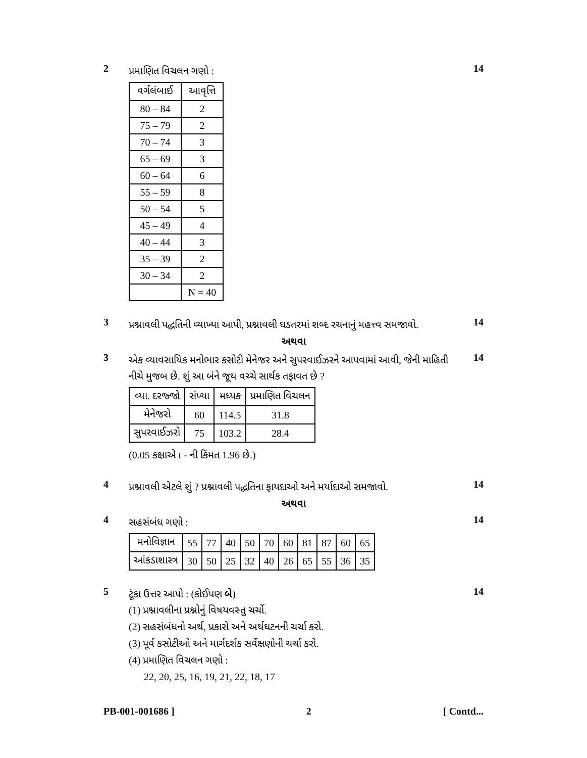2
પ્રમાણિત વિચલન ગણો :
14
| વર્ગલંબાઈ | આવૃત્તિ |
| --- | --- |
| 80 – 84 | 2 |
| 75 – 79 | 2 |
| 70 – 74 | 3 |
| 65 – 69 | 3 |
| 60 – 64 | 6 |
| 55 – 59 | 8 |
| 50 – 54 | 5 |
| 45 – 49 | 4 |
| 40 – 44 | 3 |
| 35 – 39 | 2 |
| 30 – 34 | 2 |
| | N = 40 |
3
પ્રશ્નાવલી પદ્ધતિની વ્યાખ્યા આપી, પ્રશ્નાવલી ઘડતરમાં શબ્દ રચનાનું મહત્ત્વ સમજાવો.
14
અથવા
3
એક વ્યાવસાયિક મનોભાર કસોટી મેનેજર અને સુપરવાઈઝરને આપવામાં આવી, જેની માહિતી નીચે મુજબ છે. શું આ બંને જૂથ વચ્ચે સાર્થક તફાવત છે ?
14
| વ્યા. દરજ્જો | સંખ્યા | મધ્યક | પ્રમાણિત વિચલન |
| --- | --- | --- | --- |
| મેનેજરો | 60 | 114.5 | 31.8 |
| સુપરવાઈઝરો | 75 | 103.2 | 28.4 |
(0.05 કક્ષાએ t - ની કિંમત 1.96 છે.)
4
પ્રશ્નાવલી એટલે શું ? પ્રશ્નાવલી પદ્ધતિના ફાયદાઓ અને મર્યાદાઓ સમજાવો.
14
અથવા
4
સહસંબંધ ગણો :
14
| મનોવિજ્ઞાન | 55 | 77 | 40 | 50 | 70 | 60 | 81 | 87 | 60 | 65 |
| આંકડાશાસ્ત્ર | 30 | 50 | 25 | 32 | 40 | 26 | 65 | 55 | 36 | 35 |
5
ટૂંકા ઉત્તર આપો : (કોઈપણ બે)
14
(1) પ્રશ્નાવલીના પ્રશ્નોનું વિષયવસ્તુ ચર્ચો.
(2) સહસંબંધનો અર્થ, પ્રકારો અને અર્થઘટનની ચર્ચા કરો.
(3) પૂર્વ કસોટીઓ અને માર્ગદર્શક સર્વેક્ષણોની ચર્ચા કરો.
(4) પ્રમાણિત વિચલન ગણો :
22, 20, 25, 16, 19, 21, 22, 18, 17
PB-001-001686 ] 2 [ Contd...